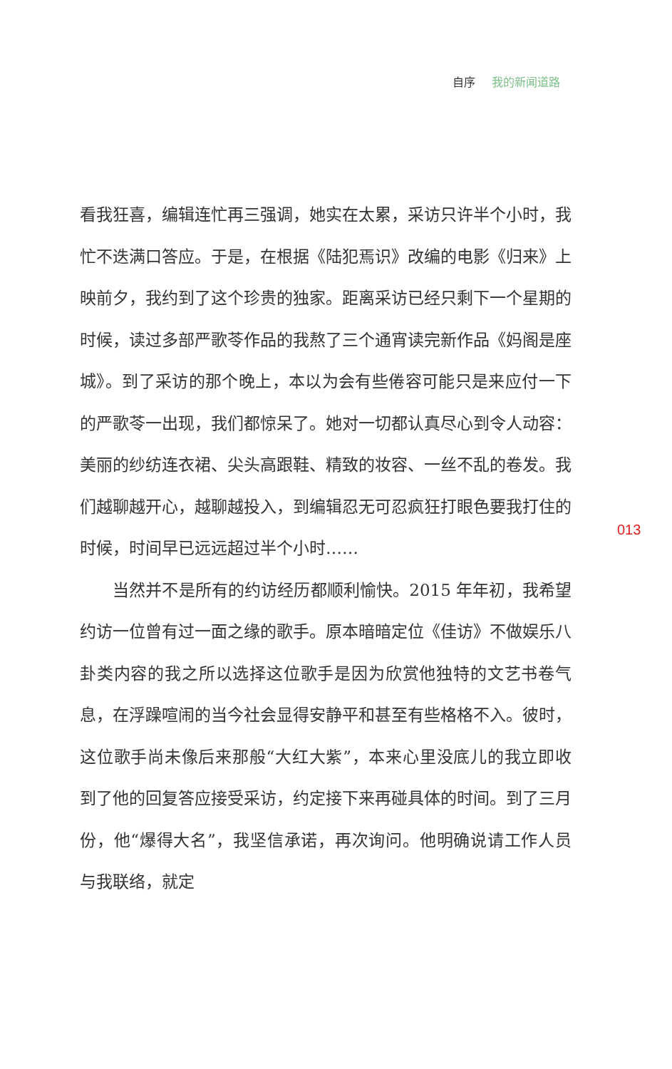自序 我的新闻道路
看我狂喜，编辑连忙再三强调，她实在太累，采访只许半个小时，我忙不迭满口答应。于是，在根据《陆犯焉识》改编的电影《归来》上映前夕，我约到了这个珍贵的独家。距离采访已经只剩下一个星期的时候，读过多部严歌苓作品的我熬了三个通宵读完新作品《妈阁是座城》。到了采访的那个晚上，本以为会有些倦容可能只是来应付一下的严歌苓一出现，我们都惊呆了。她对一切都认真尽心到令人动容：美丽的纱纺连衣裙、尖头高跟鞋、精致的妆容、一丝不乱的卷发。我们越聊越开心，越聊越投入，到编辑忍无可忍疯狂打眼色要我打住的时候，时间早已远远超过半个小时……
当然并不是所有的约访经历都顺利愉快。2015 年年初，我希望约访一位曾有过一面之缘的歌手。原本暗暗定位《佳访》不做娱乐八卦类内容的我之所以选择这位歌手是因为欣赏他独特的文艺书卷气息，在浮躁喧闹的当今社会显得安静平和甚至有些格格不入。彼时，这位歌手尚未像后来那般“大红大紫”，本来心里没底儿的我立即收到了他的回复答应接受采访，约定接下来再碰具体的时间。到了三月份，他“爆得大名”，我坚信承诺，再次询问。他明确说请工作人员与我联络，就定
013